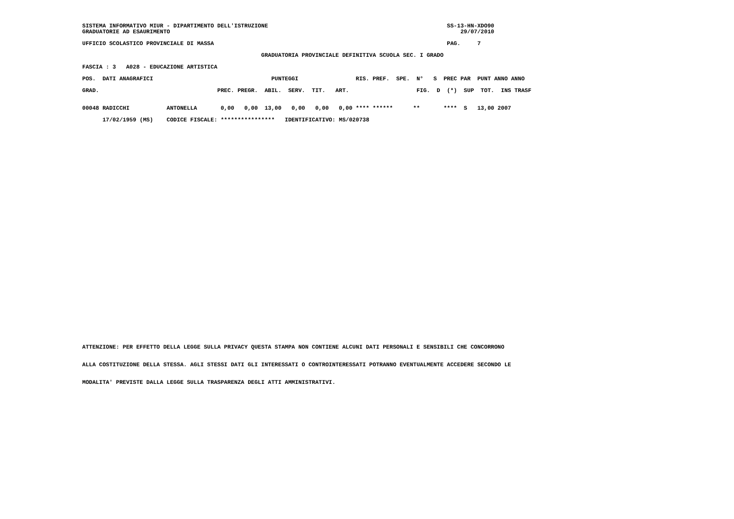SISTEMA INFORMATIVO MIUR - DIPARTIMENTO DELL'ISTRUZIONE                                                     SS-13-HN-XDO90
GRADUATORIE AD ESAURIMENTO                                                                                      29/07/2010

UFFICIO SCOLASTICO PROVINCIALE DI MASSA                                                                     PAG.     7

                                                     GRADUATORIA PROVINCIALE DEFINITIVA SCUOLA SEC. I GRADO

FASCIA : 3   A028 - EDUCAZIONE ARTISTICA

POS.  DATI ANAGRAFICI                                   PUNTEGGI                 RIS. PREF.  SPE.  N°   S  PREC PAR  PUNT ANNO ANNO

GRAD.                                   PREC. PREGR.  ABIL.  SERV.  TIT.   ART.                    FIG.  D  (*)  SUP  TOT.  INS TRASF


00048 RADICCHI           ANTONELLA       0,00   0,00  13,00   0,00   0,00   0,00 **** ******      **       ****  S   13,00 2007

      17/02/1959 (MS)    CODICE FISCALE: ****************   IDENTIFICATIVO: MS/020738
ATTENZIONE: PER EFFETTO DELLA LEGGE SULLA PRIVACY QUESTA STAMPA NON CONTIENE ALCUNI DATI PERSONALI E SENSIBILI CHE CONCORRONO
ALLA COSTITUZIONE DELLA STESSA. AGLI STESSI DATI GLI INTERESSATI O CONTROINTERESSATI POTRANNO EVENTUALMENTE ACCEDERE SECONDO LE
MODALITA' PREVISTE DALLA LEGGE SULLA TRASPARENZA DEGLI ATTI AMMINISTRATIVI.